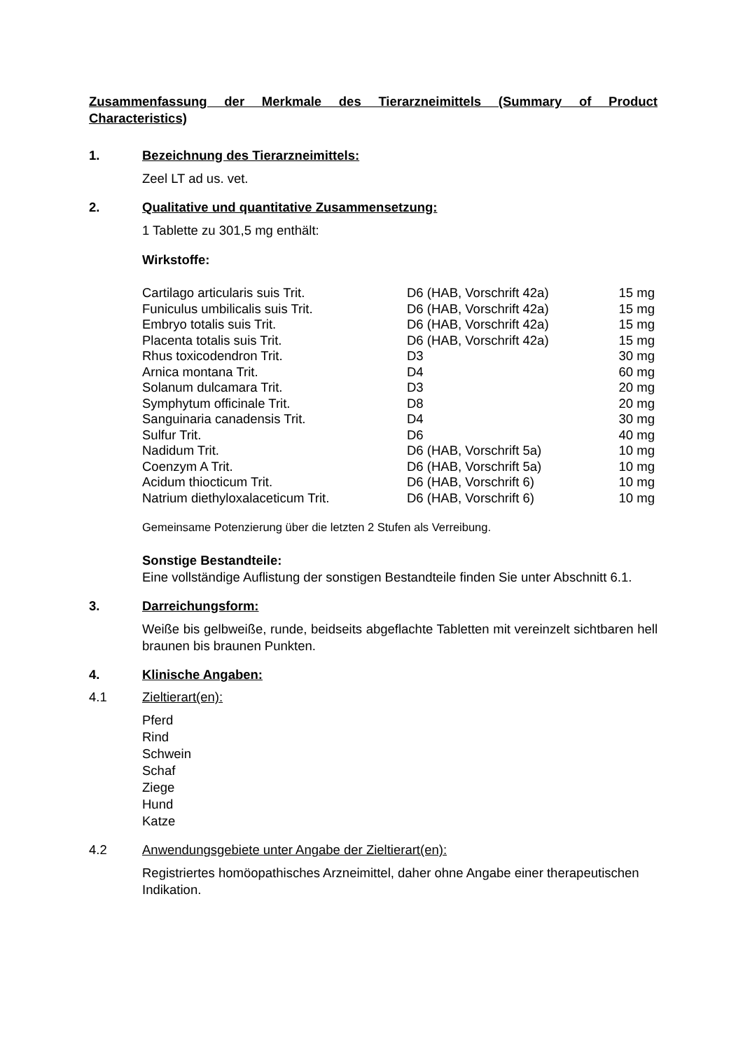Zusammenfassung der Merkmale des Tierarzneimittels (Summary of Product Characteristics)
1. Bezeichnung des Tierarzneimittels:
Zeel LT ad us. vet.
2. Qualitative und quantitative Zusammensetzung:
1 Tablette zu 301,5 mg enthält:
Wirkstoffe:
| Cartilago articularis suis Trit. | D6 (HAB, Vorschrift 42a) | 15 mg |
| Funiculus umbilicalis suis Trit. | D6 (HAB, Vorschrift 42a) | 15 mg |
| Embryo totalis suis Trit. | D6 (HAB, Vorschrift 42a) | 15 mg |
| Placenta totalis suis Trit. | D6 (HAB, Vorschrift 42a) | 15 mg |
| Rhus toxicodendron Trit. | D3 | 30 mg |
| Arnica montana Trit. | D4 | 60 mg |
| Solanum dulcamara Trit. | D3 | 20 mg |
| Symphytum officinale Trit. | D8 | 20 mg |
| Sanguinaria canadensis Trit. | D4 | 30 mg |
| Sulfur Trit. | D6 | 40 mg |
| Nadidum Trit. | D6 (HAB, Vorschrift 5a) | 10 mg |
| Coenzym A Trit. | D6 (HAB, Vorschrift 5a) | 10 mg |
| Acidum thiocticum Trit. | D6 (HAB, Vorschrift 6) | 10 mg |
| Natrium diethyloxalaceticum Trit. | D6 (HAB, Vorschrift 6) | 10 mg |
Gemeinsame Potenzierung über die letzten 2 Stufen als Verreibung.
Sonstige Bestandteile:
Eine vollständige Auflistung der sonstigen Bestandteile finden Sie unter Abschnitt 6.1.
3. Darreichungsform:
Weiße bis gelbweiße, runde, beidseits abgeflachte Tabletten mit vereinzelt sichtbaren hell braunen bis braunen Punkten.
4. Klinische Angaben:
4.1 Zieltierart(en):
Pferd
Rind
Schwein
Schaf
Ziege
Hund
Katze
4.2 Anwendungsgebiete unter Angabe der Zieltierart(en):
Registriertes homöopathisches Arzneimittel, daher ohne Angabe einer therapeutischen Indikation.